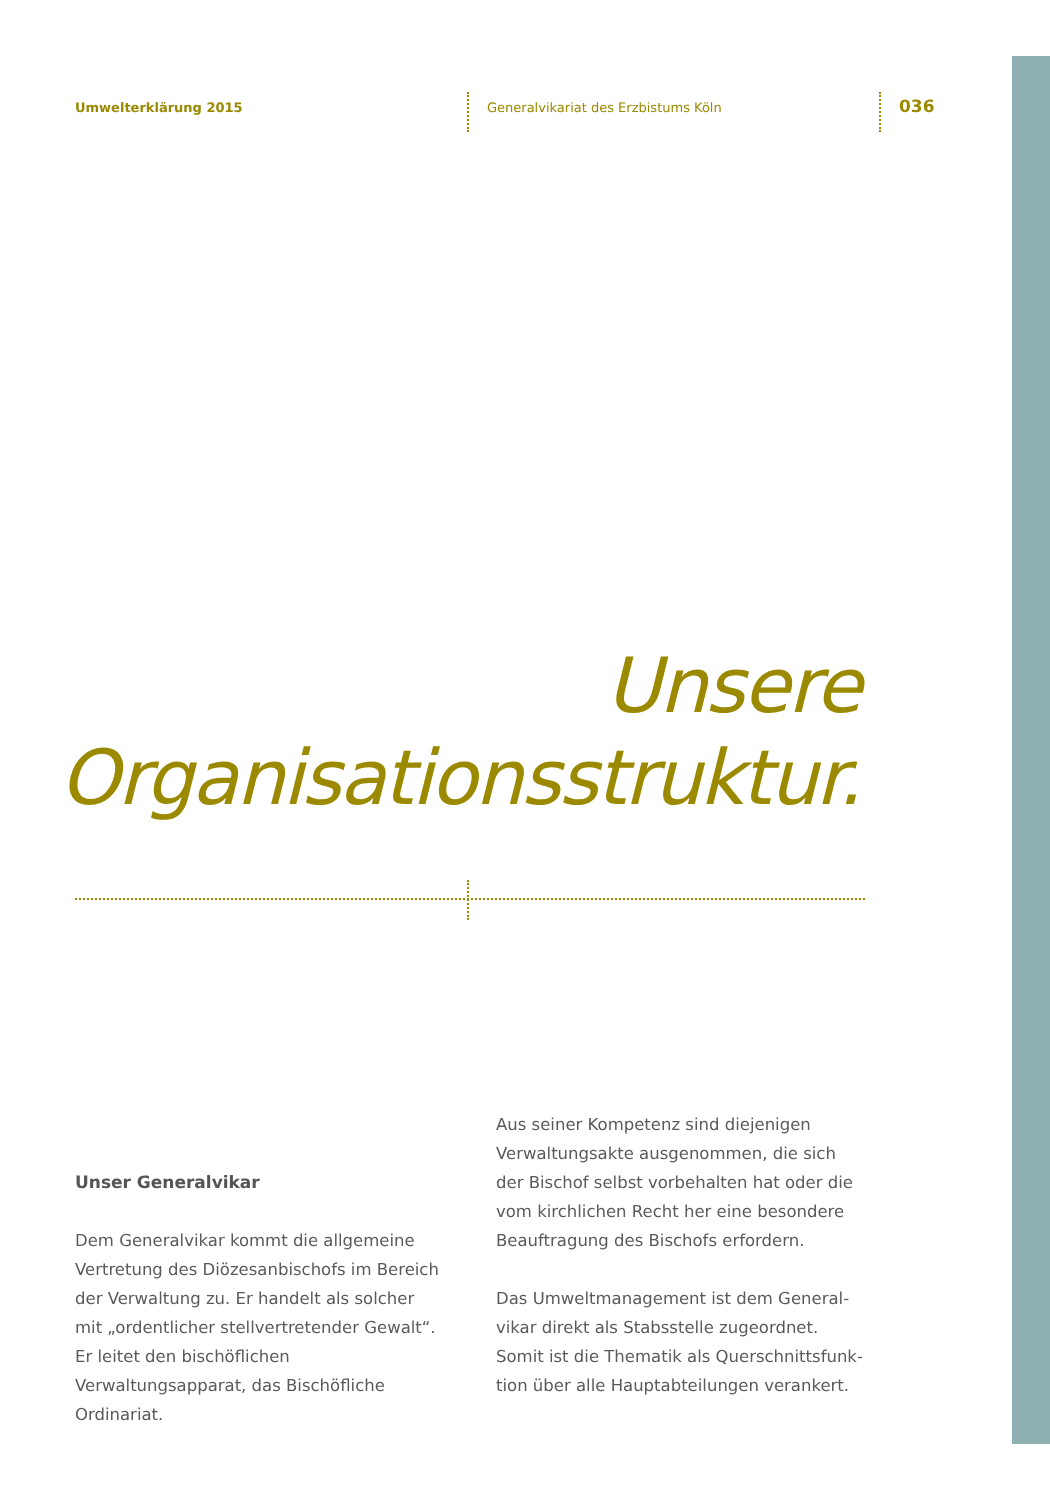Umwelterklärung 2015
Generalvikariat des Erzbistums Köln
036
Unsere
Organisationsstruktur.
Unser Generalvikar
Dem Generalvikar kommt die allgemeine Vertretung des Diözesanbischofs im Bereich der Verwaltung zu. Er handelt als solcher mit „ordentlicher stellvertretender Gewalt“. Er leitet den bischöflichen Verwaltungsapparat, das Bischöfliche Ordinariat.
Aus seiner Kompetenz sind diejenigen Verwaltungsakte ausgenommen, die sich der Bischof selbst vorbehalten hat oder die vom kirchlichen Recht her eine besondere Beauftragung des Bischofs erfordern.
Das Umweltmanagement ist dem General-vikar direkt als Stabsstelle zugeordnet. Somit ist die Thematik als Querschnittsfunk-tion über alle Hauptabteilungen verankert.